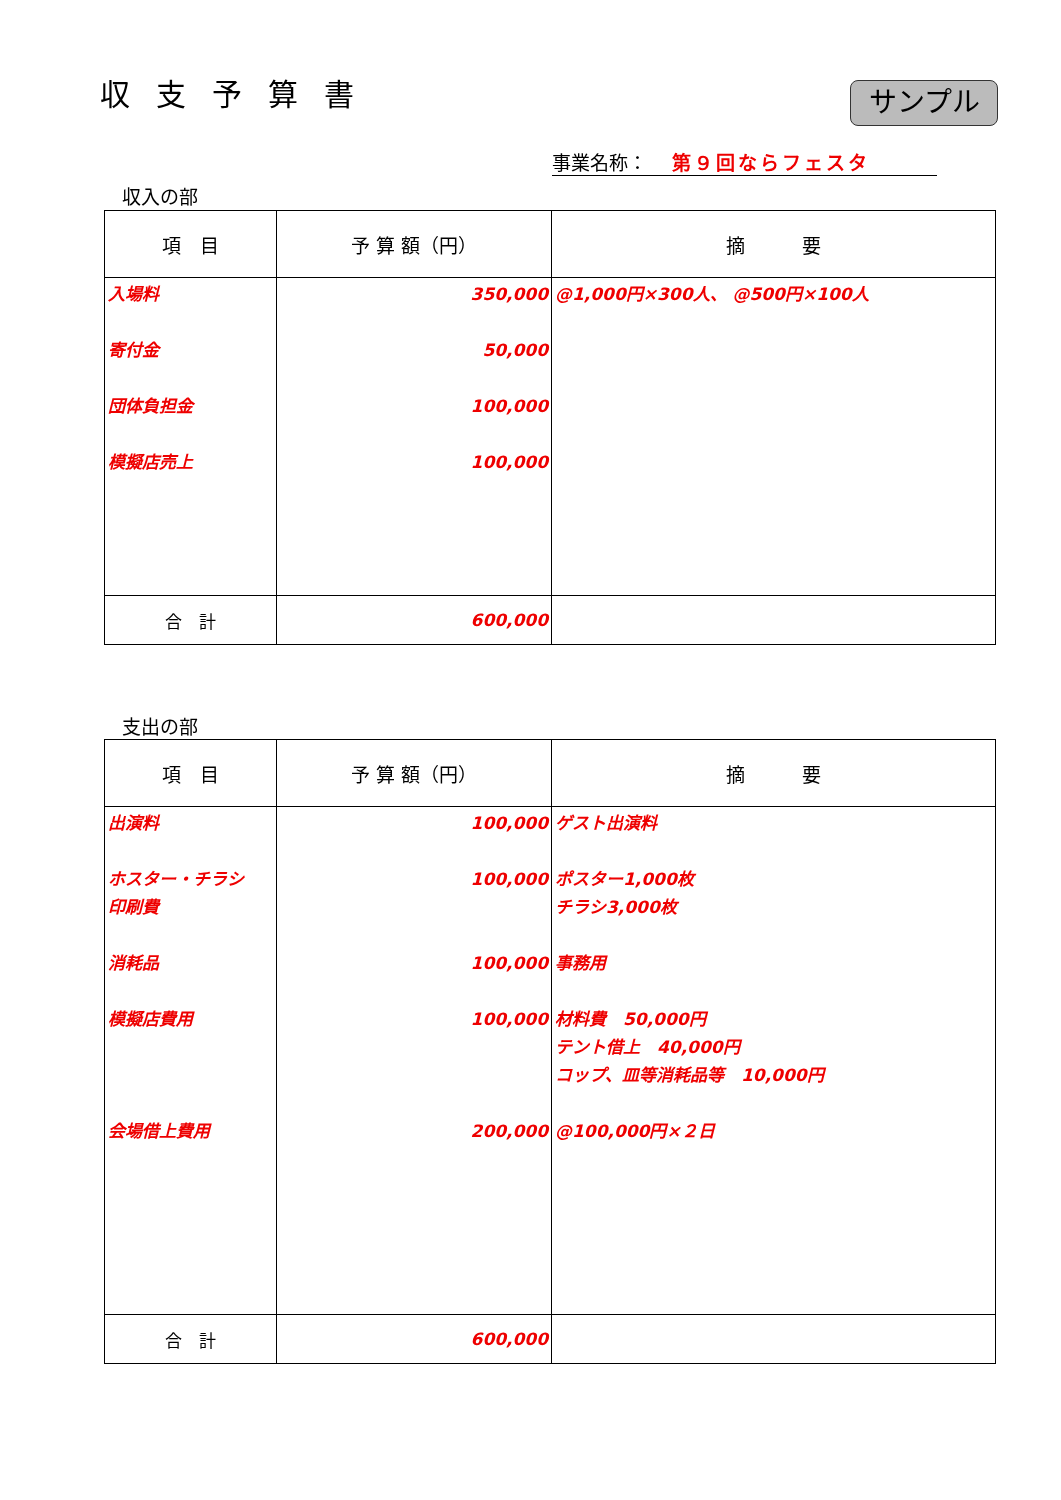収支予算書 サンプル
事業名称： 第９回ならフェスタ
収入の部
| 項 目 | 予 算 額（円） | 摘 要 |
| --- | --- | --- |
| 入場料 寄付金 団体負担金 模擬店売上 | 350,000 50,000 100,000 100,000 | @1,000円×300人、 @500円×100人 |
| 合 計 | 600,000 | |
支出の部
| 項 目 | 予 算 額（円） | 摘 要 |
| --- | --- | --- |
| 出演料 ホスター・チラシ 印刷費 消耗品 模擬店費用 会場借上費用 | 100,000 100,000 100,000 100,000 200,000 | ゲスト出演料 ポスター1,000枚 チラシ3,000枚 事務用 材料費 50,000円 テント借上 40,000円 コップ、皿等消耗品等 10,000円 @100,000円×２日 |
| 合 計 | 600,000 | |